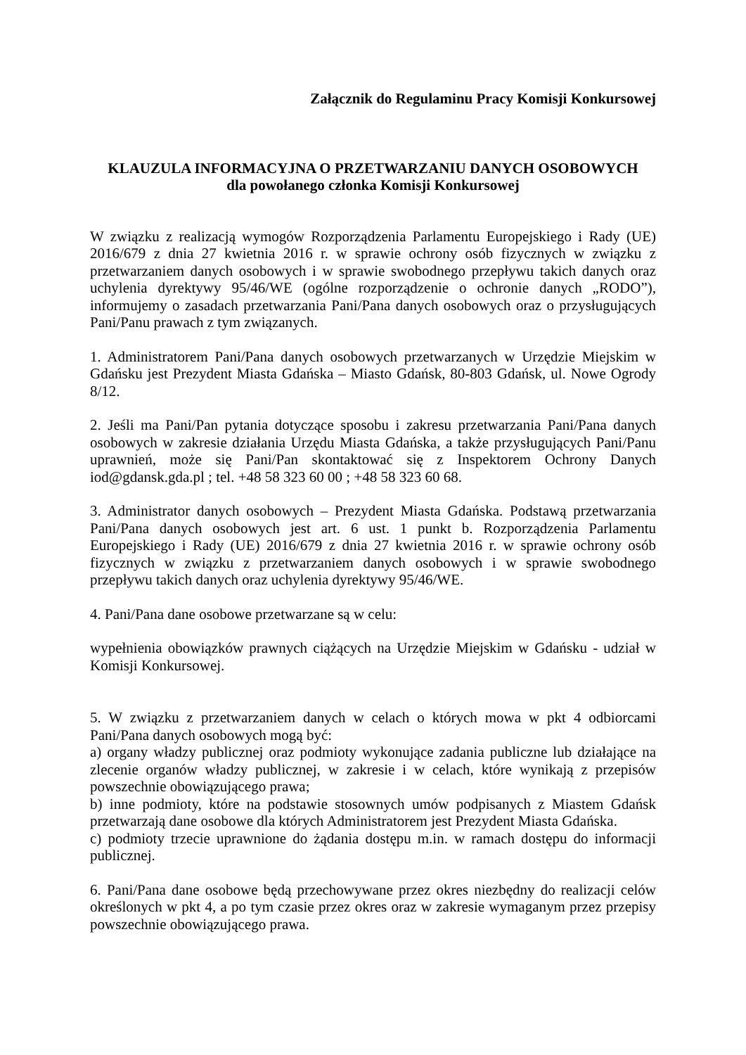Załącznik do Regulaminu Pracy Komisji Konkursowej
KLAUZULA INFORMACYJNA O PRZETWARZANIU DANYCH OSOBOWYCH
dla powołanego członka Komisji Konkursowej
W związku z realizacją wymogów Rozporządzenia Parlamentu Europejskiego i Rady (UE) 2016/679 z dnia 27 kwietnia 2016 r. w sprawie ochrony osób fizycznych w związku z przetwarzaniem danych osobowych i w sprawie swobodnego przepływu takich danych oraz uchylenia dyrektywy 95/46/WE (ogólne rozporządzenie o ochronie danych „RODO”), informujemy o zasadach przetwarzania Pani/Pana danych osobowych oraz o przysługujących Pani/Panu prawach z tym związanych.
1. Administratorem Pani/Pana danych osobowych przetwarzanych w Urzędzie Miejskim w Gdańsku jest Prezydent Miasta Gdańska – Miasto Gdańsk, 80-803 Gdańsk, ul. Nowe Ogrody 8/12.
2. Jeśli ma Pani/Pan pytania dotyczące sposobu i zakresu przetwarzania Pani/Pana danych osobowych w zakresie działania Urzędu Miasta Gdańska, a także przysługujących Pani/Panu uprawnień, może się Pani/Pan skontaktować się z Inspektorem Ochrony Danych iod@gdansk.gda.pl ; tel. +48 58 323 60 00 ; +48 58 323 60 68.
3. Administrator danych osobowych – Prezydent Miasta Gdańska. Podstawą przetwarzania Pani/Pana danych osobowych jest art. 6 ust. 1 punkt b. Rozporządzenia Parlamentu Europejskiego i Rady (UE) 2016/679 z dnia 27 kwietnia 2016 r. w sprawie ochrony osób fizycznych w związku z przetwarzaniem danych osobowych i w sprawie swobodnego przepływu takich danych oraz uchylenia dyrektywy 95/46/WE.
4. Pani/Pana dane osobowe przetwarzane są w celu:
wypełnienia obowiązków prawnych ciążących na Urzędzie Miejskim w Gdańsku - udział w Komisji Konkursowej.
5. W związku z przetwarzaniem danych w celach o których mowa w pkt 4 odbiorcami Pani/Pana danych osobowych mogą być:
a) organy władzy publicznej oraz podmioty wykonujące zadania publiczne lub działające na zlecenie organów władzy publicznej, w zakresie i w celach, które wynikają z przepisów powszechnie obowiązującego prawa;
b) inne podmioty, które na podstawie stosownych umów podpisanych z Miastem Gdańsk przetwarzają dane osobowe dla których Administratorem jest Prezydent Miasta Gdańska.
c) podmioty trzecie uprawnione do żądania dostępu m.in. w ramach dostępu do informacji publicznej.
6. Pani/Pana dane osobowe będą przechowywane przez okres niezbędny do realizacji celów określonych w pkt 4, a po tym czasie przez okres oraz w zakresie wymaganym przez przepisy powszechnie obowiązującego prawa.